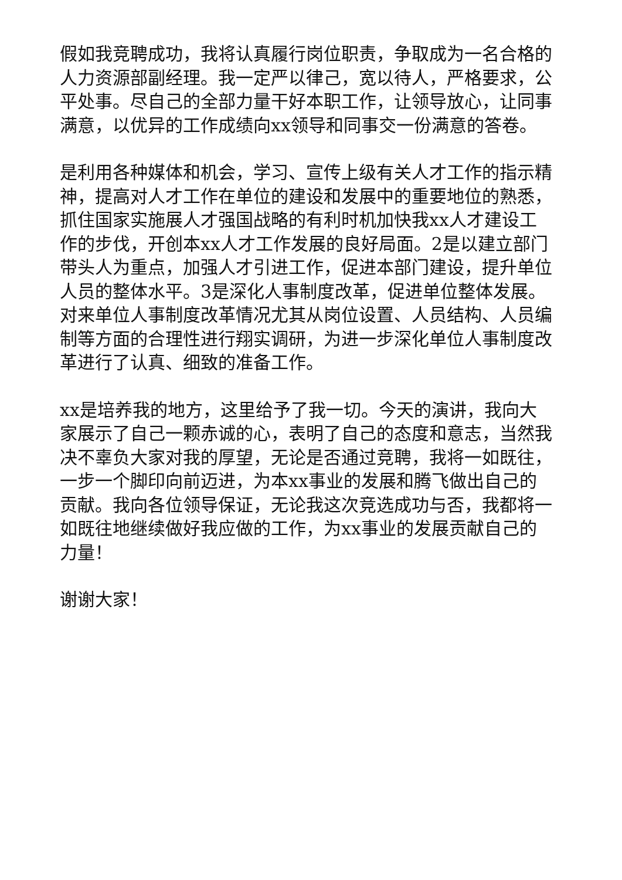假如我竞聘成功，我将认真履行岗位职责，争取成为一名合格的人力资源部副经理。我一定严以律己，宽以待人，严格要求，公平处事。尽自己的全部力量干好本职工作，让领导放心，让同事满意，以优异的工作成绩向xx领导和同事交一份满意的答卷。
是利用各种媒体和机会，学习、宣传上级有关人才工作的指示精神，提高对人才工作在单位的建设和发展中的重要地位的熟悉，抓住国家实施展人才强国战略的有利时机加快我xx人才建设工作的步伐，开创本xx人才工作发展的良好局面。2是以建立部门带头人为重点，加强人才引进工作，促进本部门建设，提升单位人员的整体水平。3是深化人事制度改革，促进单位整体发展。对来单位人事制度改革情况尤其从岗位设置、人员结构、人员编制等方面的合理性进行翔实调研，为进一步深化单位人事制度改革进行了认真、细致的准备工作。
xx是培养我的地方，这里给予了我一切。今天的演讲，我向大家展示了自己一颗赤诚的心，表明了自己的态度和意志，当然我决不辜负大家对我的厚望，无论是否通过竞聘，我将一如既往，一步一个脚印向前迈进，为本xx事业的发展和腾飞做出自己的贡献。我向各位领导保证，无论我这次竞选成功与否，我都将一如既往地继续做好我应做的工作，为xx事业的发展贡献自己的力量！
谢谢大家！